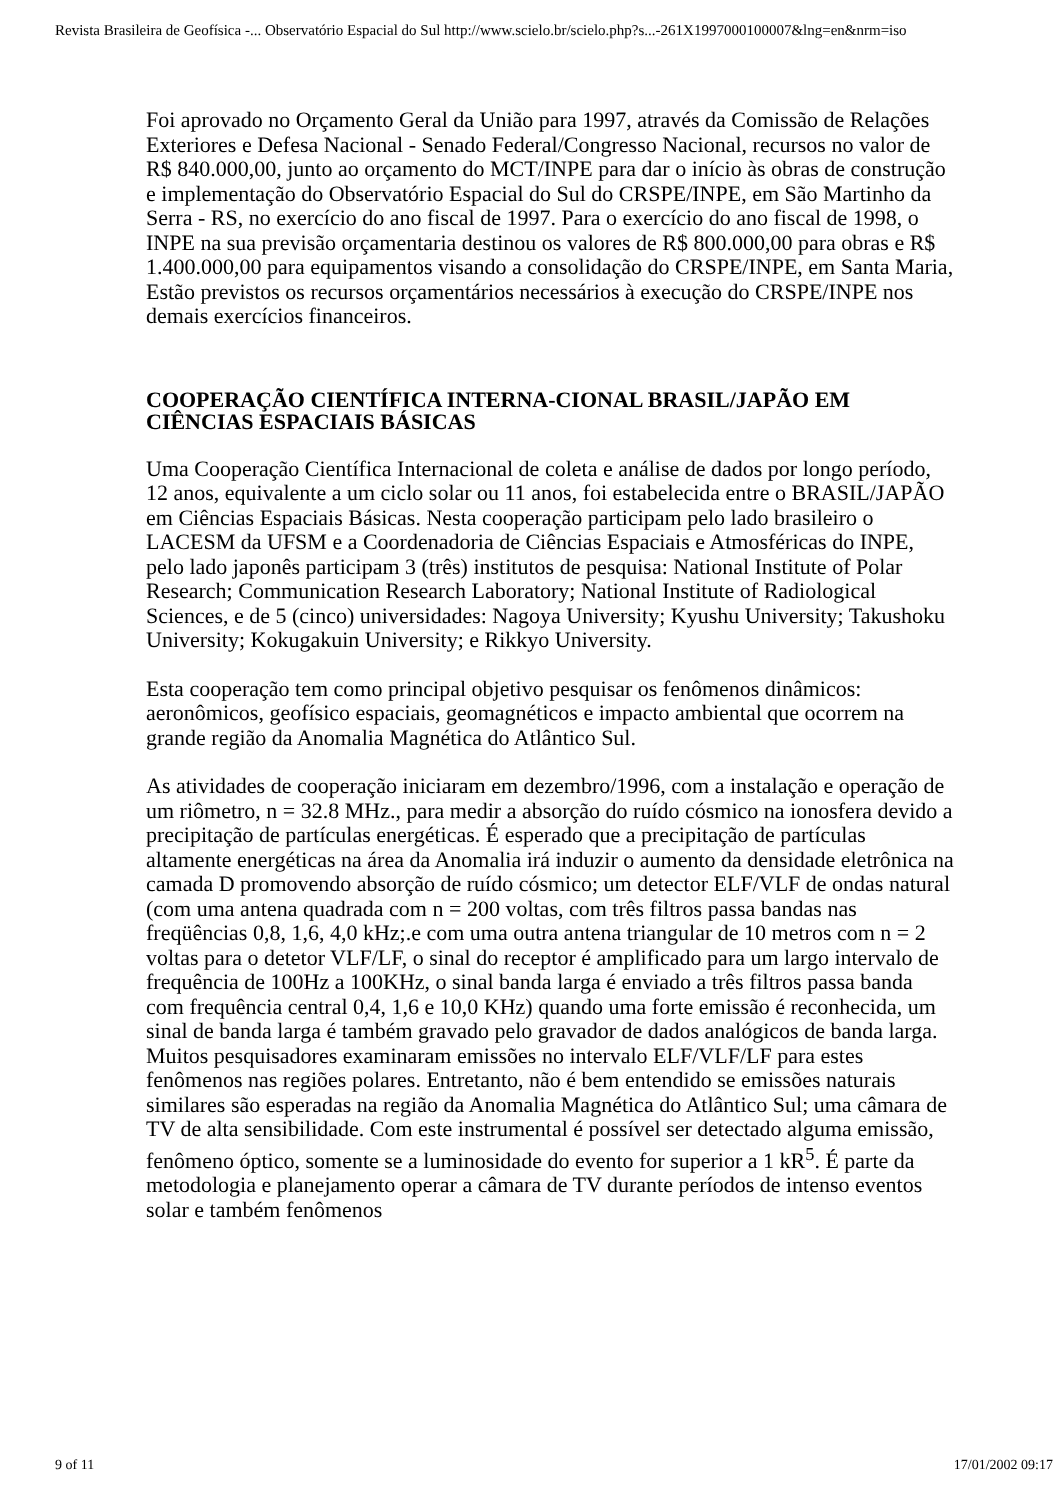Revista Brasileira de Geofísica -... Observatório Espacial do Sul http://www.scielo.br/scielo.php?s...-261X1997000100007&lng=en&nrm=iso
Foi aprovado no Orçamento Geral da União para 1997, através da Comissão de Relações Exteriores e Defesa Nacional - Senado Federal/Congresso Nacional, recursos no valor de R$ 840.000,00, junto ao orçamento do MCT/INPE para dar o início às obras de construção e implementação do Observatório Espacial do Sul do CRSPE/INPE, em São Martinho da Serra - RS, no exercício do ano fiscal de 1997. Para o exercício do ano fiscal de 1998, o INPE na sua previsão orçamentaria destinou os valores de R$ 800.000,00 para obras e R$ 1.400.000,00 para equipamentos visando a consolidação do CRSPE/INPE, em Santa Maria, Estão previstos os recursos orçamentários necessários à execução do CRSPE/INPE nos demais exercícios financeiros.
COOPERAÇÃO CIENTÍFICA INTERNA-CIONAL BRASIL/JAPÃO EM CIÊNCIAS ESPACIAIS BÁSICAS
Uma Cooperação Científica Internacional de coleta e análise de dados por longo período, 12 anos, equivalente a um ciclo solar ou 11 anos, foi estabelecida entre o BRASIL/JAPÃO em Ciências Espaciais Básicas. Nesta cooperação participam pelo lado brasileiro o LACESM da UFSM e a Coordenadoria de Ciências Espaciais e Atmosféricas do INPE, pelo lado japonês participam 3 (três) institutos de pesquisa: National Institute of Polar Research; Communication Research Laboratory; National Institute of Radiological Sciences, e de 5 (cinco) universidades: Nagoya University; Kyushu University; Takushoku University; Kokugakuin University; e Rikkyo University.
Esta cooperação tem como principal objetivo pesquisar os fenômenos dinâmicos: aeronômicos, geofísico espaciais, geomagnéticos e impacto ambiental que ocorrem na grande região da Anomalia Magnética do Atlântico Sul.
As atividades de cooperação iniciaram em dezembro/1996, com a instalação e operação de um riômetro, n = 32.8 MHz., para medir a absorção do ruído cósmico na ionosfera devido a precipitação de partículas energéticas. É esperado que a precipitação de partículas altamente energéticas na área da Anomalia irá induzir o aumento da densidade eletrônica na camada D promovendo absorção de ruído cósmico; um detector ELF/VLF de ondas natural (com uma antena quadrada com n = 200 voltas, com três filtros passa bandas nas freqüências 0,8, 1,6, 4,0 kHz;.e com uma outra antena triangular de 10 metros com n = 2 voltas para o detetor VLF/LF, o sinal do receptor é amplificado para um largo intervalo de frequência de 100Hz a 100KHz, o sinal banda larga é enviado a três filtros passa banda com frequência central 0,4, 1,6 e 10,0 KHz) quando uma forte emissão é reconhecida, um sinal de banda larga é também gravado pelo gravador de dados analógicos de banda larga. Muitos pesquisadores examinaram emissões no intervalo ELF/VLF/LF para estes fenômenos nas regiões polares. Entretanto, não é bem entendido se emissões naturais similares são esperadas na região da Anomalia Magnética do Atlântico Sul; uma câmara de TV de alta sensibilidade. Com este instrumental é possível ser detectado alguma emissão, fenômeno óptico, somente se a luminosidade do evento for superior a 1 kR<sup>5</sup>. É parte da metodologia e planejamento operar a câmara de TV durante períodos de intenso eventos solar e também fenômenos
9 of 11 17/01/2002 09:17